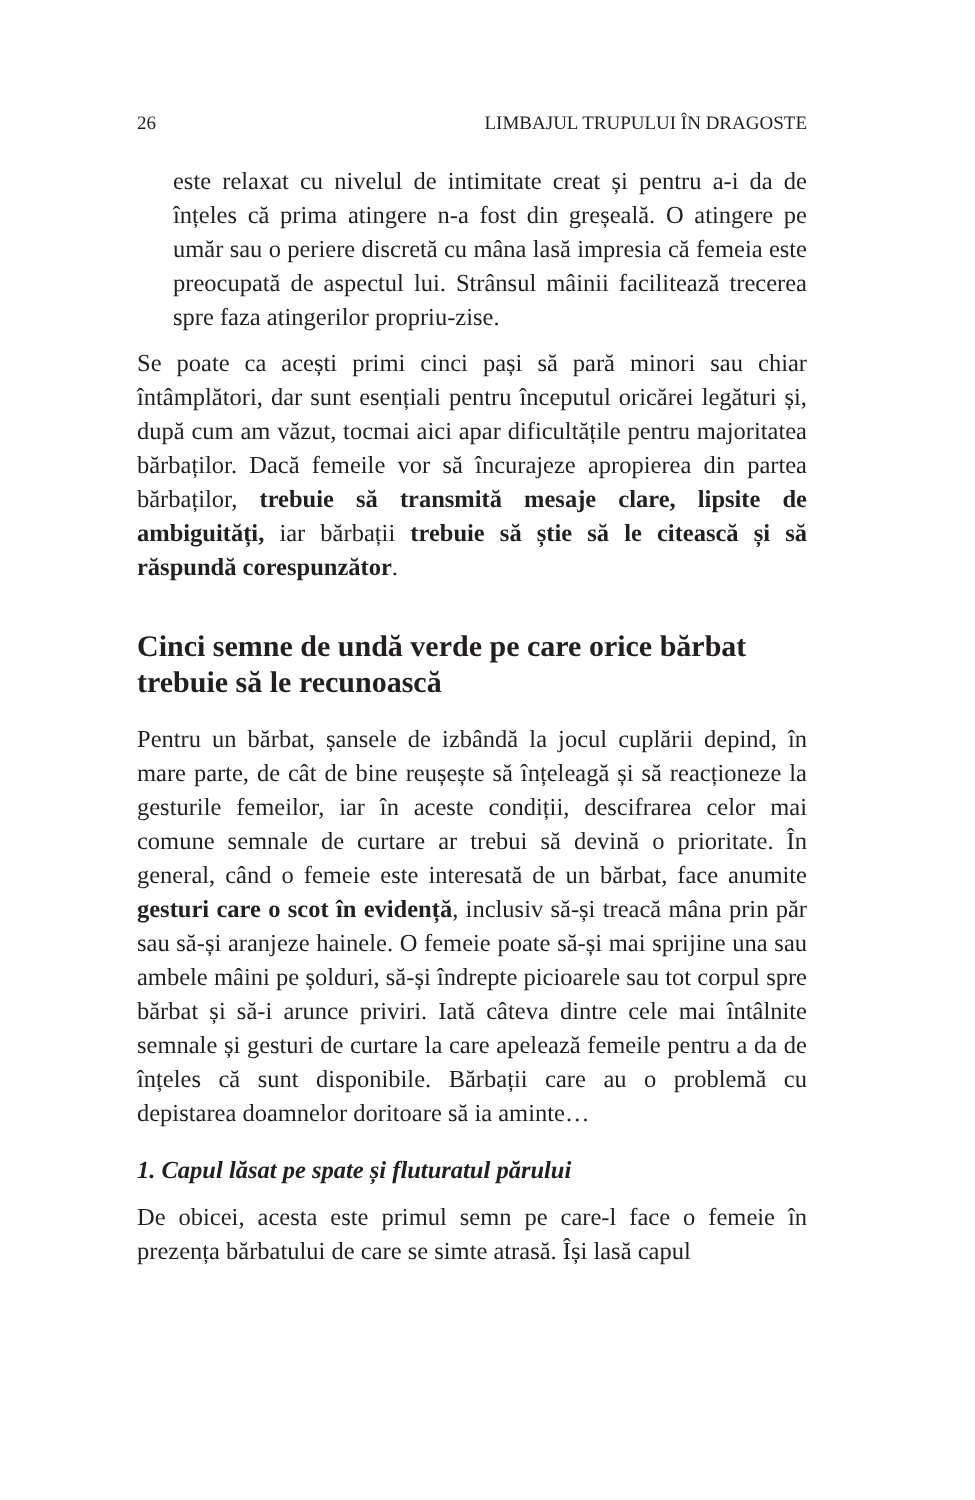26 LIMBAJUL TRUPULUI ÎN DRAGOSTE
este relaxat cu nivelul de intimitate creat și pentru a-i da de înțeles că prima atingere n-a fost din greșeală. O atingere pe umăr sau o periere discretă cu mâna lasă impresia că femeia este preocupată de aspectul lui. Strânsul mâinii facilitează trecerea spre faza atingerilor propriu-zise.
Se poate ca acești primi cinci pași să pară minori sau chiar întâmplători, dar sunt esențiali pentru începutul oricărei legături și, după cum am văzut, tocmai aici apar dificultățile pentru majoritatea bărbaților. Dacă femeile vor să încurajeze apropierea din partea bărbaților, trebuie să transmită mesaje clare, lipsite de ambiguități, iar bărbații trebuie să știe să le citească și să răspundă corespunzător.
Cinci semne de undă verde pe care orice bărbat trebuie să le recunoască
Pentru un bărbat, șansele de izbândă la jocul cuplării depind, în mare parte, de cât de bine reușește să înțeleagă și să reacționeze la gesturile femeilor, iar în aceste condiții, descifrarea celor mai comune semnale de curtare ar trebui să devină o prioritate. În general, când o femeie este interesată de un bărbat, face anumite gesturi care o scot în evidență, inclusiv să-și treacă mâna prin păr sau să-și aranjeze hainele. O femeie poate să-și mai sprijine una sau ambele mâini pe șolduri, să-și îndrepte picioarele sau tot corpul spre bărbat și să-i arunce priviri. Iată câteva dintre cele mai întâlnite semnale și gesturi de curtare la care apelează femeile pentru a da de înțeles că sunt disponibile. Bărbații care au o problemă cu depistarea doamnelor doritoare să ia aminte…
1. Capul lăsat pe spate și fluturatul părului
De obicei, acesta este primul semn pe care-l face o femeie în prezența bărbatului de care se simte atrasă. Își lasă capul